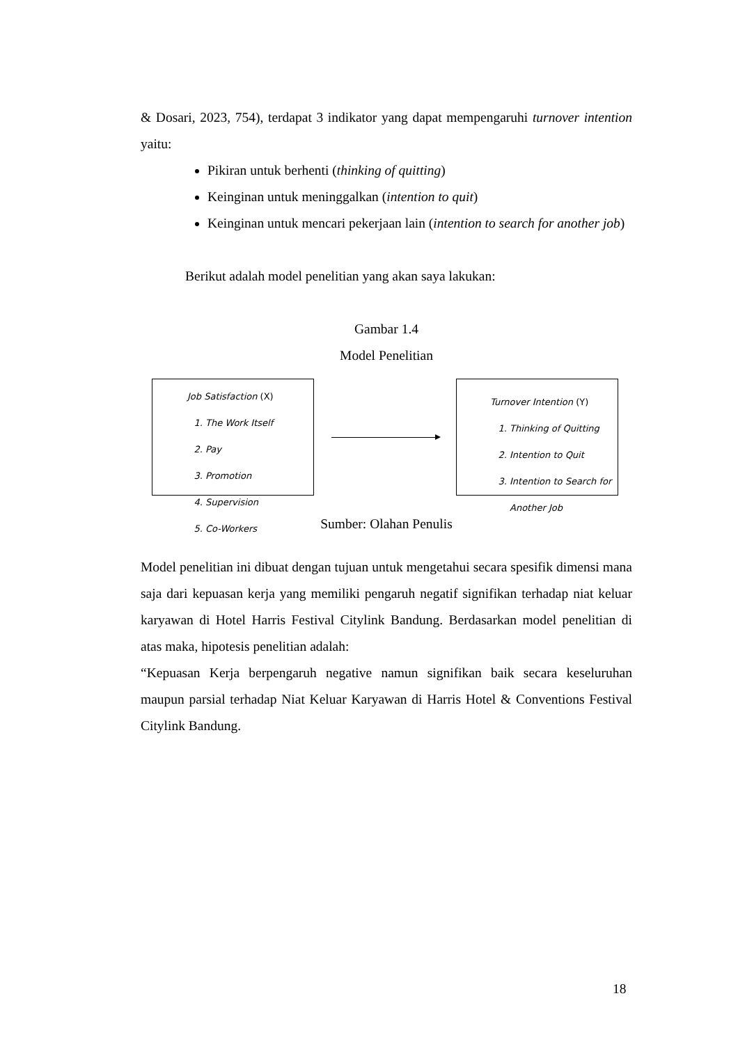& Dosari, 2023, 754), terdapat 3 indikator yang dapat mempengaruhi turnover intention yaitu:
Pikiran untuk berhenti (thinking of quitting)
Keinginan untuk meninggalkan (intention to quit)
Keinginan untuk mencari pekerjaan lain (intention to search for another job)
Berikut adalah model penelitian yang akan saya lakukan:
Gambar 1.4
Model Penelitian
Job Satisfaction (X)
1. The Work Itself
2. Pay
3. Promotion
4. Supervision
5. Co-Workers
Turnover Intention (Y)
1. Thinking of Quitting
2. Intention to Quit
3. Intention to Search for Another Job
Sumber: Olahan Penulis
Model penelitian ini dibuat dengan tujuan untuk mengetahui secara spesifik dimensi mana saja dari kepuasan kerja yang memiliki pengaruh negatif signifikan terhadap niat keluar karyawan di Hotel Harris Festival Citylink Bandung. Berdasarkan model penelitian di atas maka, hipotesis penelitian adalah:
“Kepuasan Kerja berpengaruh negative namun signifikan baik secara keseluruhan maupun parsial terhadap Niat Keluar Karyawan di Harris Hotel & Conventions Festival Citylink Bandung.
18